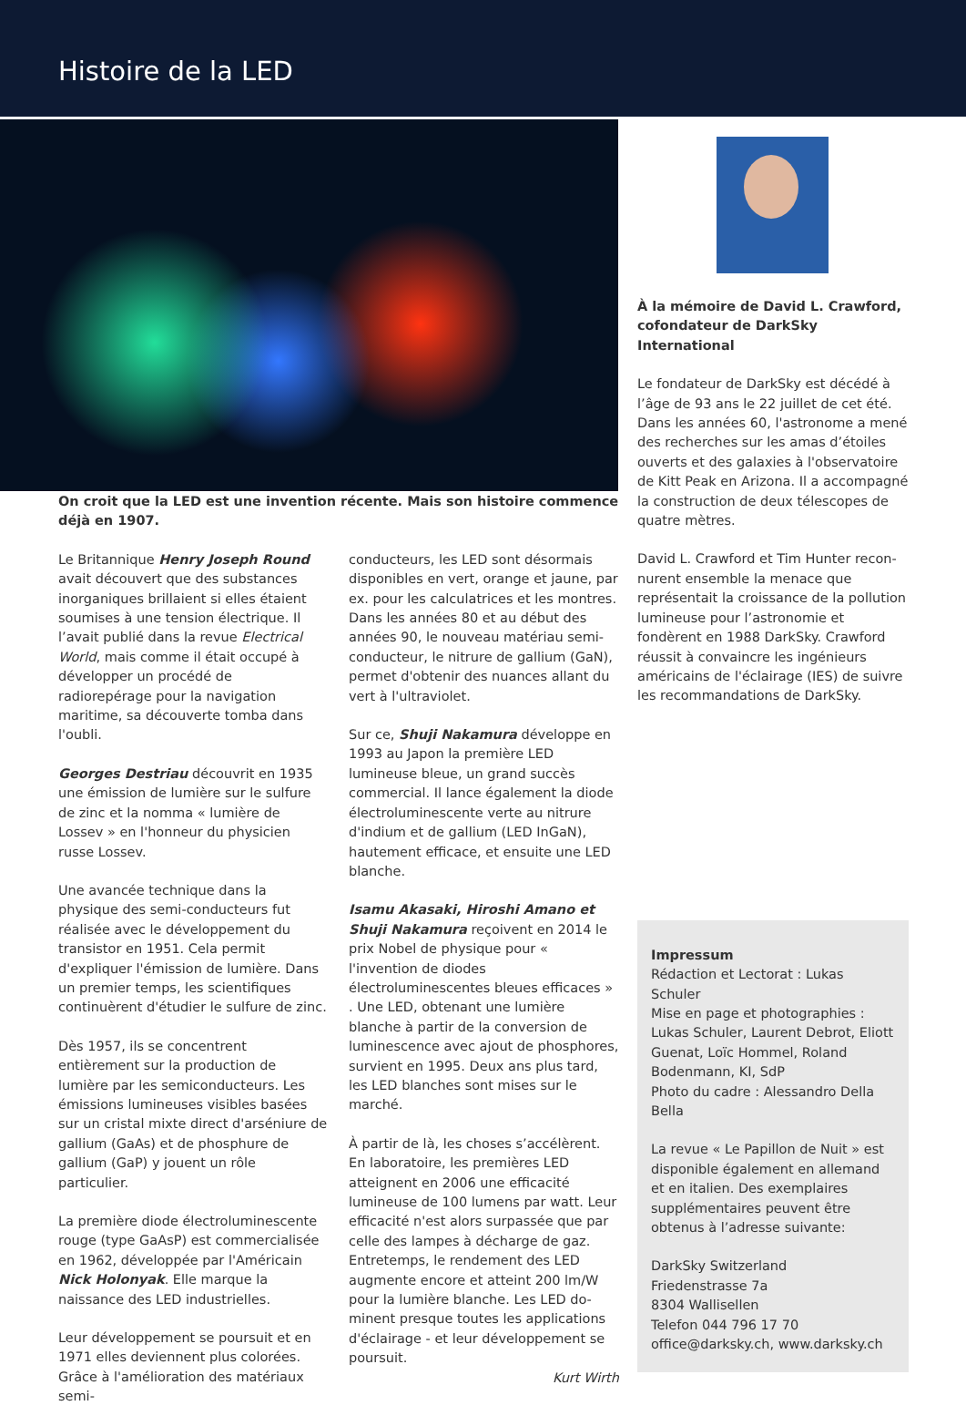Histoire de la LED
On croit que la LED est une invention récente. Mais son histoire commence déjà en 1907.
Le Britannique Henry Joseph Round avait découvert que des substances inorga­niques brillaient si elles étaient soumises à une tension électrique. Il l’avait publié dans la revue Electrical World, mais comme il était occupé à développer un procédé de radiorepérage pour la navigation maritime, sa découverte tomba dans l'oubli.
Georges Destriau découvrit en 1935 une émission de lumière sur le sulfure de zinc et la nomma « lumière de Lossev » en l'honneur du physicien russe Lossev.
Une avancée technique dans la physique des semi-conducteurs fut réalisée avec le développement du transistor en 1951. Cela permit d'expliquer l'émission de lu­mière. Dans un premier temps, les scienti­fiques continuèrent d'étudier le sulfure de zinc.
Dès 1957, ils se concentrent entièrement sur la production de lumière par les semi­conducteurs. Les émissions lumineuses vi­sibles basées sur un cristal mixte direct d'arséniure de gallium (GaAs) et de phos­phure de gallium (GaP) y jouent un rôle particulier.
La première diode électroluminescente rouge (type GaAsP) est commercialisée en 1962, développée par l'Américain Nick Holonyak. Elle marque la naissance des LED industrielles.
Leur développement se poursuit et en 1971 elles deviennent plus colorées. Grâce à l'amélioration des matériaux semi-
conducteurs, les LED sont désormais dispo­nibles en vert, orange et jaune, par ex. pour les calculatrices et les montres. Dans les années 80 et au début des années 90, le nouveau matériau semi-conducteur, le nitrure de gallium (GaN), permet d'obtenir des nuances allant du vert à l'ultraviolet.
Sur ce, Shuji Nakamura développe en 1993 au Japon la première LED lumineuse bleue, un grand succès commercial. Il lance également la diode électroluminescente verte au nitrure d'indium et de gallium (LED InGaN), hautement efficace, et en­suite une LED blanche.
Isamu Akasaki, Hiroshi Amano et Shuji Nakamura reçoivent en 2014 le prix Nobel de physique pour « l'invention de diodes électroluminescentes bleues efficaces » . Une LED, obtenant une lumière blanche à partir de la conversion de luminescence avec ajout de phosphores, survient en 1995. Deux ans plus tard, les LED blanches sont mises sur le marché.
À partir de là, les choses s’accélèrent. En laboratoire, les premières LED atteignent en 2006 une efficacité lumineuse de 100 lumens par watt. Leur efficacité n'est alors surpassée que par celle des lampes à dé­charge de gaz. Entretemps, le rendement des LED augmente encore et atteint 200 lm/W pour la lumière blanche. Les LED do­minent presque toutes les applications d'éclairage - et leur développement se poursuit.
Kurt Wirth
À la mémoire de David L. Crawford, co­fondateur de DarkSky International
Le fondateur de DarkSky est décédé à l’âge de 93 ans le 22 juillet de cet été.
Dans les années 60, l'astronome a mené des recherches sur les amas d’étoiles ou­verts et des galaxies à l'observatoire de Kitt Peak en Arizona. Il a accompagné la construction de deux télescopes de quatre mètres.
David L. Crawford et Tim Hunter recon­nurent ensemble la menace que représen­tait la croissance de la pollution lumineuse pour l’astronomie et fondèrent en 1988 DarkSky. Crawford réussit à convaincre les ingénieurs américains de l'éclairage (IES) de suivre les recommandations de DarkSky.
Impressum
Rédaction et Lectorat : Lukas Schuler
Mise en page et photographies : Lukas Schuler, Laurent Debrot, Eliott Guenat, Loïc Hommel, Roland Bodenmann, KI, SdP
Photo du cadre : Alessandro Della Bella
La revue « Le Papillon de Nuit » est disponible également en allemand et en italien. Des exemplaires supplé­mentaires peuvent être obtenus à l’adresse suivante:
DarkSky Switzerland
Friedenstrasse 7a
8304 Wallisellen
Telefon 044 796 17 70
office@darksky.ch, www.darksky.ch